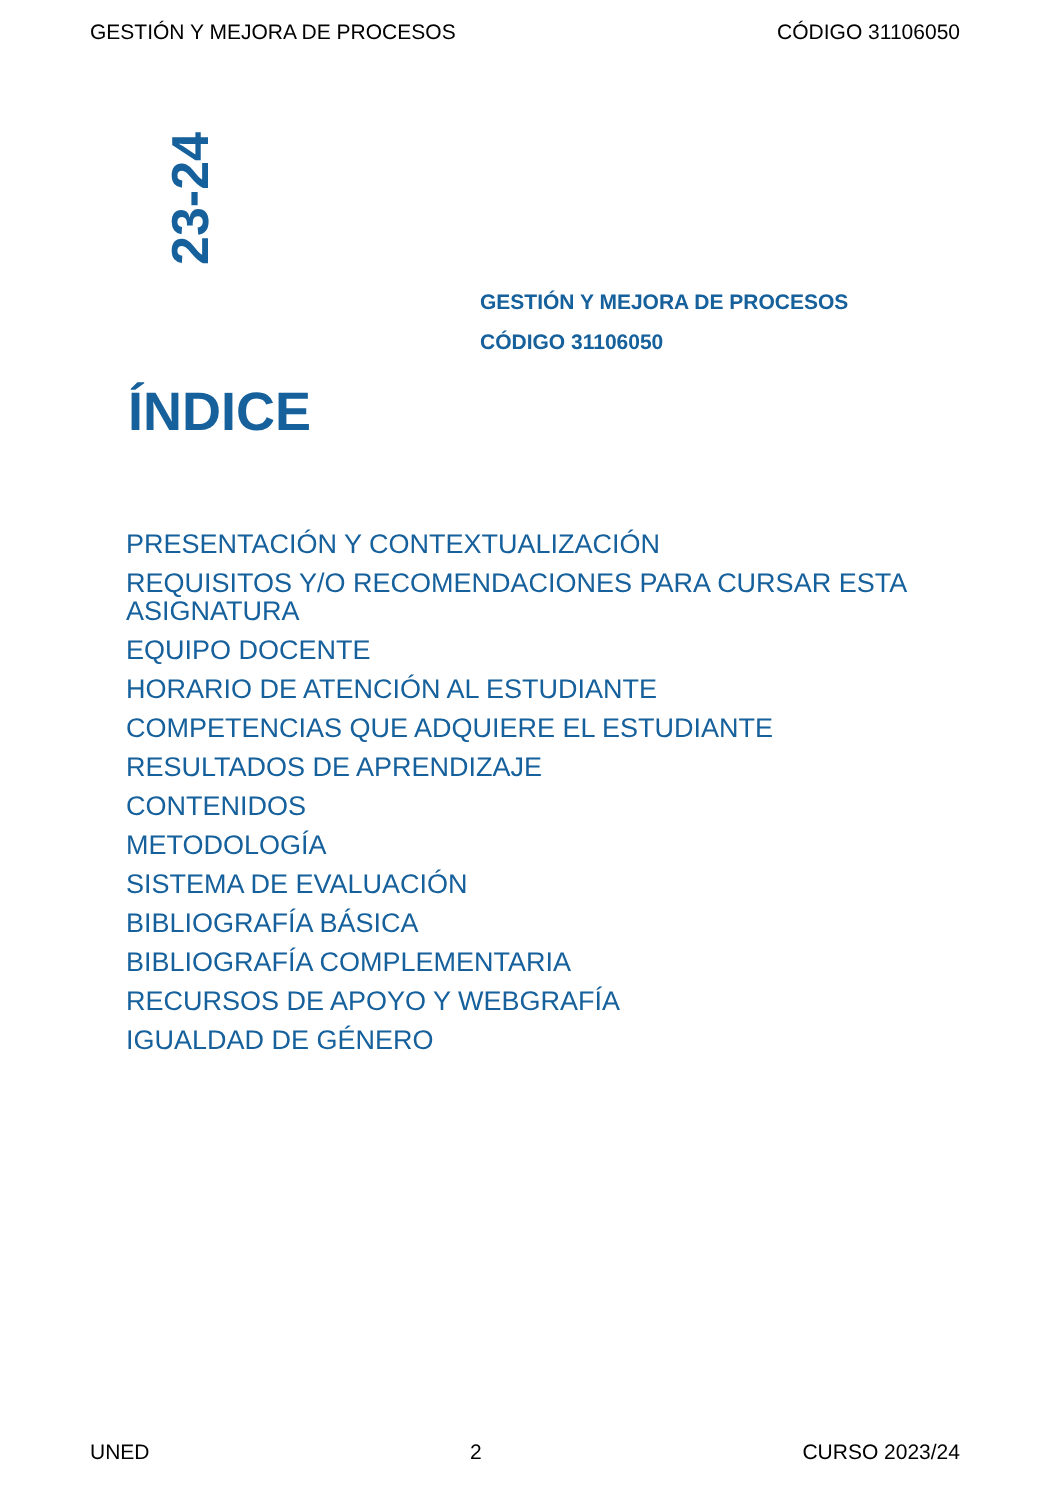GESTIÓN Y MEJORA DE PROCESOS CÓDIGO 31106050
23-24
GESTIÓN Y MEJORA DE PROCESOS
CÓDIGO 31106050
ÍNDICE
PRESENTACIÓN Y CONTEXTUALIZACIÓN
REQUISITOS Y/O RECOMENDACIONES PARA CURSAR ESTA ASIGNATURA
EQUIPO DOCENTE
HORARIO DE ATENCIÓN AL ESTUDIANTE
COMPETENCIAS QUE ADQUIERE EL ESTUDIANTE
RESULTADOS DE APRENDIZAJE
CONTENIDOS
METODOLOGÍA
SISTEMA DE EVALUACIÓN
BIBLIOGRAFÍA BÁSICA
BIBLIOGRAFÍA COMPLEMENTARIA
RECURSOS DE APOYO Y WEBGRAFÍA
IGUALDAD DE GÉNERO
UNED 2 CURSO 2023/24